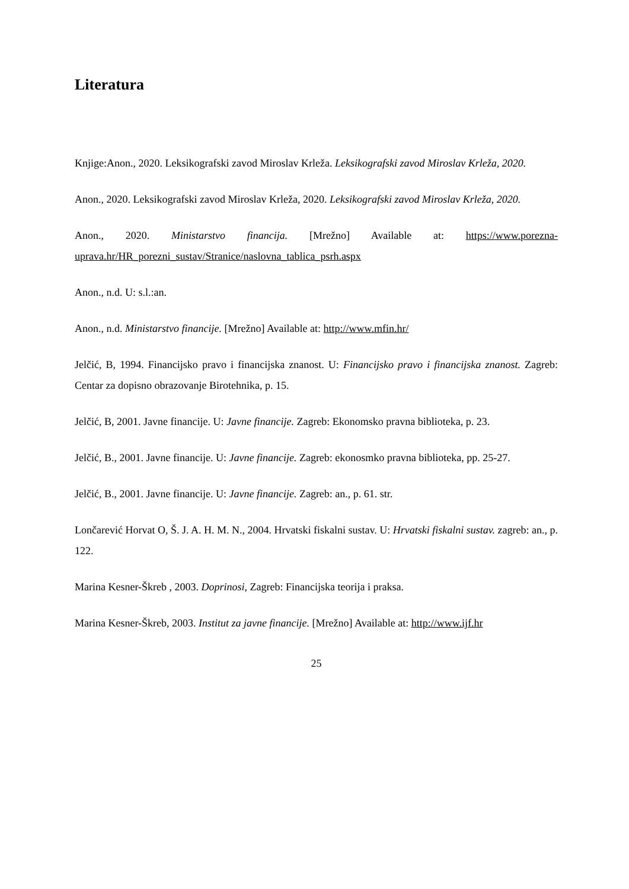Literatura
Knjige:Anon., 2020. Leksikografski zavod Miroslav Krleža. Leksikografski zavod Miroslav Krleža, 2020.
Anon., 2020. Leksikografski zavod Miroslav Krleža, 2020. Leksikografski zavod Miroslav Krleža, 2020.
Anon., 2020. Ministarstvo financija. [Mrežno] Available at: https://www.porezna-uprava.hr/HR_porezni_sustav/Stranice/naslovna_tablica_psrh.aspx
Anon., n.d. U: s.l.:an.
Anon., n.d. Ministarstvo financije. [Mrežno] Available at: http://www.mfin.hr/
Jelčić, B, 1994. Financijsko pravo i financijska znanost. U: Financijsko pravo i financijska znanost. Zagreb: Centar za dopisno obrazovanje Birotehnika, p. 15.
Jelčić, B, 2001. Javne financije. U: Javne financije. Zagreb: Ekonomsko pravna biblioteka, p. 23.
Jelčić, B., 2001. Javne financije. U: Javne financije. Zagreb: ekonosmko pravna biblioteka, pp. 25-27.
Jelčić, B., 2001. Javne financije. U: Javne financije. Zagreb: an., p. 61. str.
Lončarević Horvat O, Š. J. A. H. M. N., 2004. Hrvatski fiskalni sustav. U: Hrvatski fiskalni sustav. zagreb: an., p. 122.
Marina Kesner-Škreb , 2003. Doprinosi, Zagreb: Financijska teorija i praksa.
Marina Kesner-Škreb, 2003. Institut za javne financije. [Mrežno] Available at: http://www.ijf.hr
25